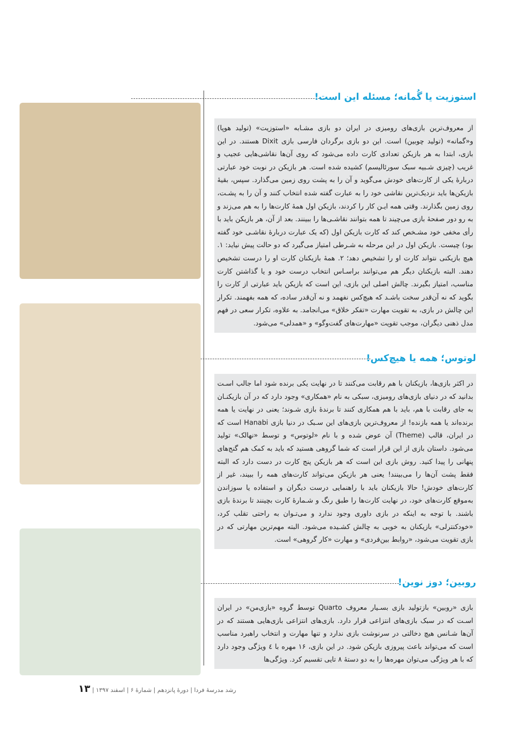استوزیت یا گُمانه؛ مسئله این است!
از معروف‌ترین بازی‌های رومیزی در ایران دو بازی مشـابه «استوزیت» (تولید هوپا) و«گمانه» (تولید چوبین) است. این دو بازی برگردان فارسی بازی Dixit هستند. در این بازی، ابتدا به هر بازیکن تعدادی کارت داده می‌شود که روی آن‌ها نقاشی‌هایی عجیب و غریب (چیزی شـبیه سبک سورئالیسم) کشیده شده است. هر بازیکن در نوبت خود عبارتی دربارهٔ یکی از کارت‌های خودش می‌گوید و آن را به پشت روی زمین می‌گذارد. سپس، بقیهٔ بازیکن‌ها باید نزدیک‌ترین نقاشی خود را به عبارت گفته شده انتخاب کنند و آن را به پشـت، روی زمین بگذارند. وقتی همه ایـن کار را کردند، بازیکن اول همهٔ کارت‌ها را به هم می‌زند و به رو دور صفحهٔ بازی می‌چیند تا همه بتوانند نقاشـی‌ها را ببینند. بعد از آن، هر بازیکن باید با رأی مخفی خود مشـخص کند که کارت بازیکن اول (که یک عبارت دربارهٔ نقاشـی خود گفته بود) چیست. بازیکن اول در این مرحله به شـرطی امتیاز می‌گیرد که دو حالت پیش نیاید: ۱. هیچ بازیکنی نتواند کارت او را تشخیص دهد؛ ۲. همهٔ بازیکنان کارت او را درست تشخیص دهند. البته بازیکنان دیگر هم می‌توانند براسـاس انتخاب درست خود و یا گذاشتن کارت مناسب، امتیاز بگیرند. چالش اصلی این بازی، این است که بازیکن باید عبارتی از کارت را بگوید که نه آن‌قدر سخت باشـد که هیچ‌کس نفهمد و نه آن‌قدر ساده، که همه بفهمند. تکرار این چالش در بازی، به تقویت مهارت «تفکر خلاق» می‌انجامد. به علاوه، تکرار سعی در فهم مدل ذهنی دیگران، موجب تقویت «مهارت‌های گفت‌وگو» و «همدلی» می‌شود.
لوتوس؛ همه یا هیچ‌کس!
در اکثر بازی‌ها، بازیکنان با هم رقابت می‌کنند تا در نهایت یکی برنده شود اما جالب اسـت بدانید که در دنیای بازی‌های رومیزی، سبکی به نام «همکاری» وجود دارد که در آن بازیکنـان به جای رقابت با هم، باید با هم همکاری کنند تا برندهٔ بازی شـوند؛ یعنی در نهایت یا همه برنده‌اند یا همه بازنده! از معروف‌ترین بازی‌های این سـبک در دنیا بازی Hanabi است که در ایران، قالب (Theme) آن عوض شده و با نام «لوتوس» و توسط «نهالک» تولید می‌شود. داستان بازی از این قرار است که شما گروهی هستید که باید به کمک هم گنج‌های پنهانی را پیدا کنید. روش بازی این است که هر بازیکن پنج کارت در دست دارد که البته فقط پشت آن‌ها را می‌بینند! یعنی هر بازیکن می‌تواند کارت‌های همه را ببیند، غیر از کارت‌های خودش! حالا بازیکنان باید با راهنمایی درست دیگران و استفاده یا سوزاندن به‌موقع کارت‌های خود، در نهایت کارت‌ها را طبق رنگ و شـمارهٔ کارت بچینند تا برندهٔ بازی باشند. با توجه به اینکه در بازی داوری وجود ندارد و می‌تـوان به راحتی تقلب کرد، «خودکنترلی» بازیکنان به خوبی به چالش کشـیده می‌شود. البته مهم‌ترین مهارتی که در بازی تقویت می‌شود، «روابط بین‌فردی» و مهارت «کار گروهی» است.
روبین؛ دوز نوین!
بازی «روبین» بازتولید بازی بسـیار معروف Quarto توسط گروه «بازی‌من» در ایران اسـت که در سبک بازی‌های انتزاعی قرار دارد. بازی‌های انتزاعی بازی‌هایی هستند که در آن‌ها شـانس هیچ دخالتی در سرنوشت بازی ندارد و تنها مهارت و انتخاب راهبرد مناسب است که می‌تواند باعث پیروزی بازیکن شود. در این بازی، ۱۶ مهره با ٤ ویژگی وجود دارد که با هر ویژگی می‌توان مهره‌ها را به دو دستهٔ ۸ تایی تقسیم کرد. ویژگی‌ها
رشد مدرسهٔ فردا | دورهٔ پانزدهم | شمارهٔ ۶ | اسفند ۱۳۹۷ | ۱۳